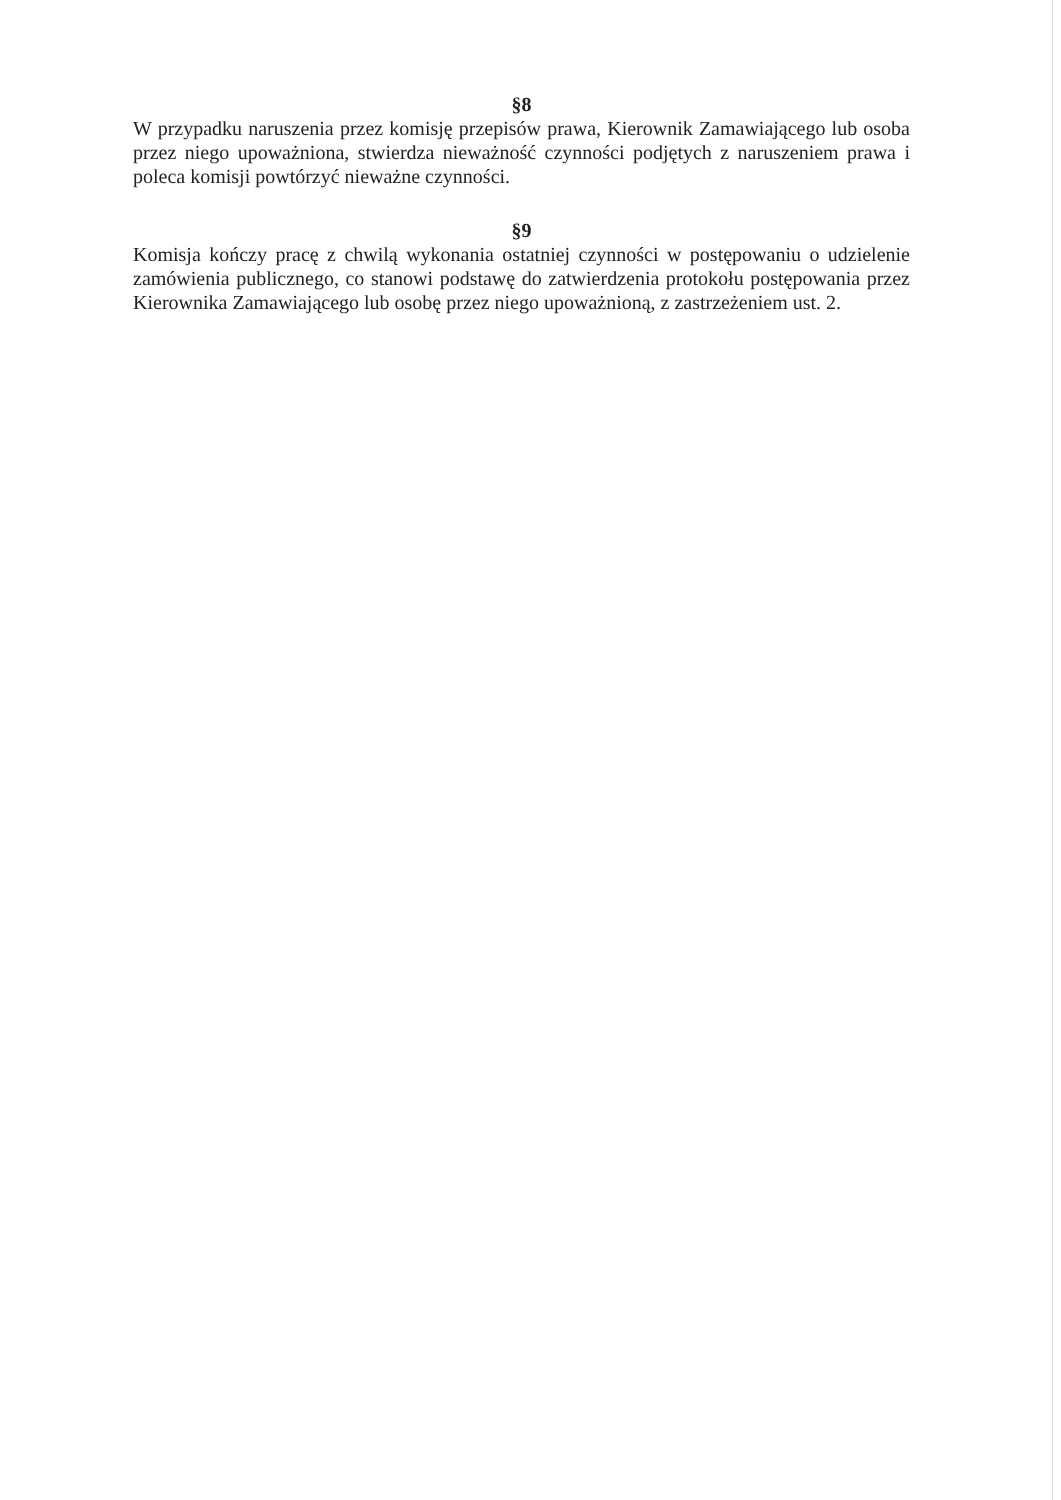§8
W przypadku naruszenia przez komisję przepisów prawa, Kierownik Zamawiającego lub osoba przez niego upoważniona, stwierdza nieważność czynności podjętych z naruszeniem prawa i poleca komisji powtórzyć nieważne czynności.
§9
Komisja kończy pracę z chwilą wykonania ostatniej czynności w postępowaniu o udzielenie zamówienia publicznego, co stanowi podstawę do zatwierdzenia protokołu postępowania przez Kierownika Zamawiającego lub osobę przez niego upoważnioną, z zastrzeżeniem ust. 2.